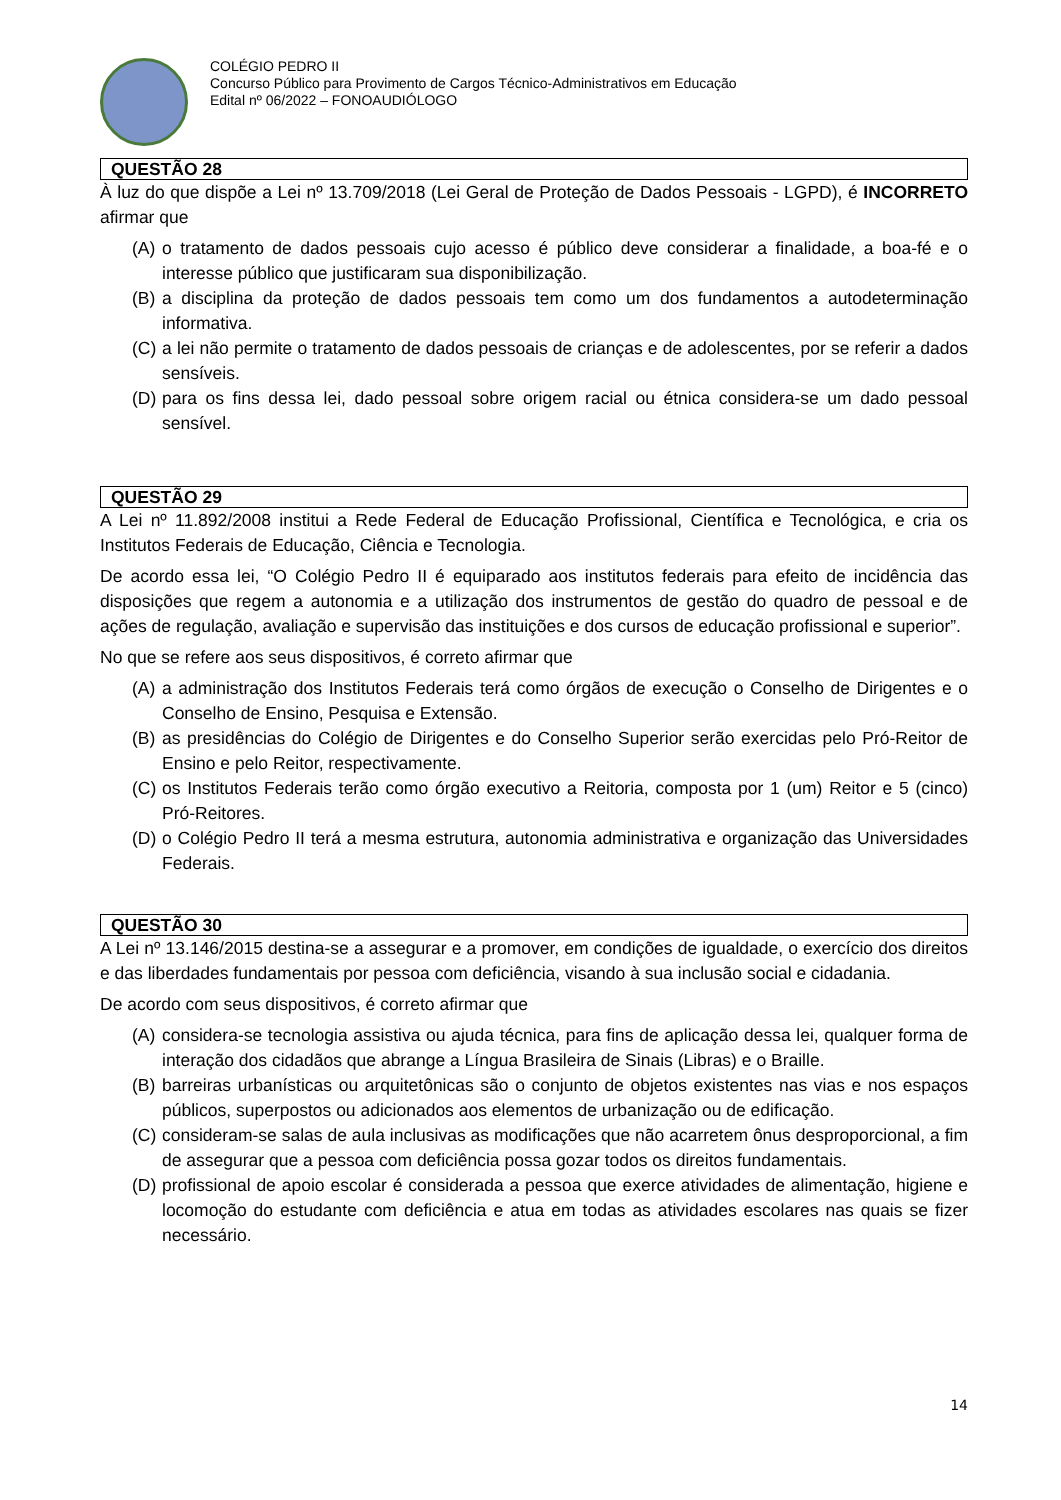COLÉGIO PEDRO II
Concurso Público para Provimento de Cargos Técnico-Administrativos em Educação
Edital nº 06/2022 – FONOAUDIÓLOGO
QUESTÃO 28
À luz do que dispõe a Lei nº 13.709/2018 (Lei Geral de Proteção de Dados Pessoais - LGPD), é INCORRETO afirmar que
(A) o tratamento de dados pessoais cujo acesso é público deve considerar a finalidade, a boa-fé e o interesse público que justificaram sua disponibilização.
(B) a disciplina da proteção de dados pessoais tem como um dos fundamentos a autodeterminação informativa.
(C) a lei não permite o tratamento de dados pessoais de crianças e de adolescentes, por se referir a dados sensíveis.
(D) para os fins dessa lei, dado pessoal sobre origem racial ou étnica considera-se um dado pessoal sensível.
QUESTÃO 29
A Lei nº 11.892/2008 institui a Rede Federal de Educação Profissional, Científica e Tecnológica, e cria os Institutos Federais de Educação, Ciência e Tecnologia.
De acordo essa lei, “O Colégio Pedro II é equiparado aos institutos federais para efeito de incidência das disposições que regem a autonomia e a utilização dos instrumentos de gestão do quadro de pessoal e de ações de regulação, avaliação e supervisão das instituições e dos cursos de educação profissional e superior”.
No que se refere aos seus dispositivos, é correto afirmar que
(A) a administração dos Institutos Federais terá como órgãos de execução o Conselho de Dirigentes e o Conselho de Ensino, Pesquisa e Extensão.
(B) as presidências do Colégio de Dirigentes e do Conselho Superior serão exercidas pelo Pró-Reitor de Ensino e pelo Reitor, respectivamente.
(C) os Institutos Federais terão como órgão executivo a Reitoria, composta por 1 (um) Reitor e 5 (cinco) Pró-Reitores.
(D) o Colégio Pedro II terá a mesma estrutura, autonomia administrativa e organização das Universidades Federais.
QUESTÃO 30
A Lei nº 13.146/2015 destina-se a assegurar e a promover, em condições de igualdade, o exercício dos direitos e das liberdades fundamentais por pessoa com deficiência, visando à sua inclusão social e cidadania.
De acordo com seus dispositivos, é correto afirmar que
(A) considera-se tecnologia assistiva ou ajuda técnica, para fins de aplicação dessa lei, qualquer forma de interação dos cidadãos que abrange a Língua Brasileira de Sinais (Libras) e o Braille.
(B) barreiras urbanísticas ou arquitetônicas são o conjunto de objetos existentes nas vias e nos espaços públicos, superpostos ou adicionados aos elementos de urbanização ou de edificação.
(C) consideram-se salas de aula inclusivas as modificações que não acarretem ônus desproporcional, a fim de assegurar que a pessoa com deficiência possa gozar todos os direitos fundamentais.
(D) profissional de apoio escolar é considerada a pessoa que exerce atividades de alimentação, higiene e locomoção do estudante com deficiência e atua em todas as atividades escolares nas quais se fizer necessário.
14